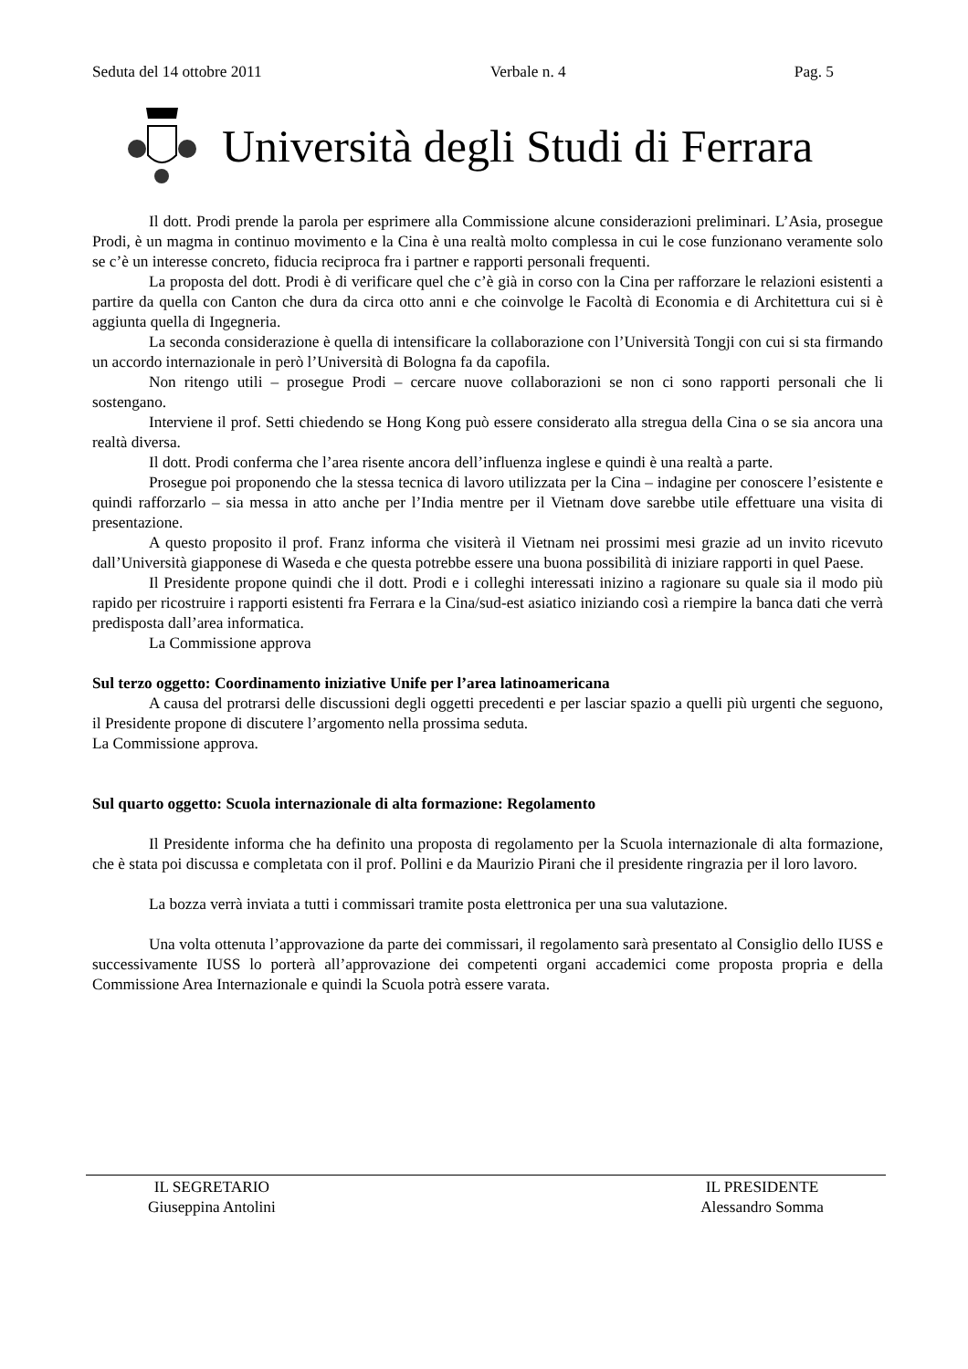Seduta del 14 ottobre 2011 Verbale n. 4 Pag. 5
Università degli Studi di Ferrara
Il dott. Prodi prende la parola per esprimere alla Commissione alcune considerazioni preliminari. L’Asia, prosegue Prodi, è un magma in continuo movimento e la Cina è una realtà molto complessa in cui le cose funzionano veramente solo se c’è un interesse concreto, fiducia reciproca fra i partner e rapporti personali frequenti.
La proposta del dott. Prodi è di verificare quel che c’è già in corso con la Cina per rafforzare le relazioni esistenti a partire da quella con Canton che dura da circa otto anni e che coinvolge le Facoltà di Economia e di Architettura cui si è aggiunta quella di Ingegneria.
La seconda considerazione è quella di intensificare la collaborazione con l’Università Tongji con cui si sta firmando un accordo internazionale in però l’Università di Bologna fa da capofila.
Non ritengo utili – prosegue Prodi – cercare nuove collaborazioni se non ci sono rapporti personali che li sostengano.
Interviene il prof. Setti chiedendo se Hong Kong può essere considerato alla stregua della Cina o se sia ancora una realtà diversa.
Il dott. Prodi conferma che l’area risente ancora dell’influenza inglese e quindi è una realtà a parte.
Prosegue poi proponendo che la stessa tecnica di lavoro utilizzata per la Cina – indagine per conoscere l’esistente e quindi rafforzarlo – sia messa in atto anche per l’India mentre per il Vietnam dove sarebbe utile effettuare una visita di presentazione.
A questo proposito il prof. Franz informa che visiterà il Vietnam nei prossimi mesi grazie ad un invito ricevuto dall’Università giapponese di Waseda e che questa potrebbe essere una buona possibilità di iniziare rapporti in quel Paese.
Il Presidente propone quindi che il dott. Prodi e i colleghi interessati inizino a ragionare su quale sia il modo più rapido per ricostruire i rapporti esistenti fra Ferrara e la Cina/sud-est asiatico iniziando così a riempire la banca dati che verrà predisposta dall’area informatica.
La Commissione approva
Sul terzo oggetto: Coordinamento iniziative Unife per l’area latinoamericana
A causa del protrarsi delle discussioni degli oggetti precedenti e per lasciar spazio a quelli più urgenti che seguono, il Presidente propone di discutere l’argomento nella prossima seduta.
La Commissione approva.
Sul quarto oggetto: Scuola internazionale di alta formazione: Regolamento
Il Presidente informa che ha definito una proposta di regolamento per la Scuola internazionale di alta formazione, che è stata poi discussa e completata con il prof. Pollini e da Maurizio Pirani che il presidente ringrazia per il loro lavoro.
La bozza verrà inviata a tutti i commissari tramite posta elettronica per una sua valutazione.
Una volta ottenuta l’approvazione da parte dei commissari, il regolamento sarà presentato al Consiglio dello IUSS e successivamente IUSS lo porterà all’approvazione dei competenti organi accademici come proposta propria e della Commissione Area Internazionale e quindi la Scuola potrà essere varata.
IL SEGRETARIO
Giuseppina Antolini
IL PRESIDENTE
Alessandro Somma